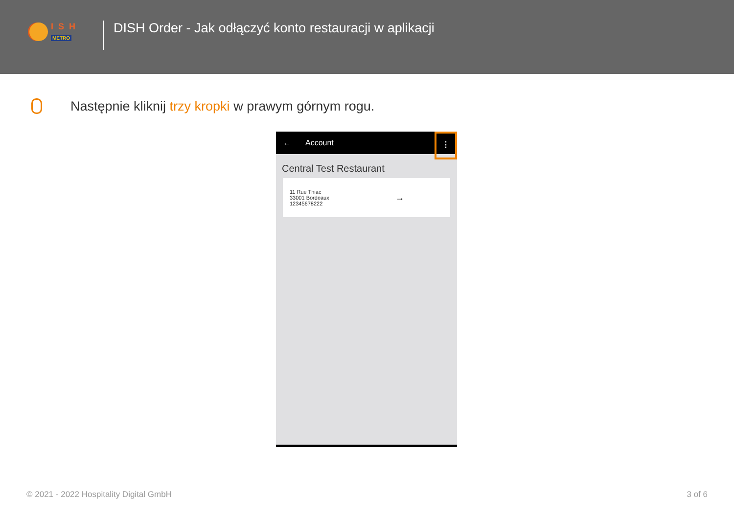ISH
METRO
DISH Order - Jak odłączyć konto restauracji w aplikacji
Następnie kliknij trzy kropki w prawym górnym rogu.
← Account
⋮
Central Test Restaurant
11 Rue Thiac
33001 Bordeaux
12345678222
→
© 2021 - 2022 Hospitality Digital GmbH 3 of 6